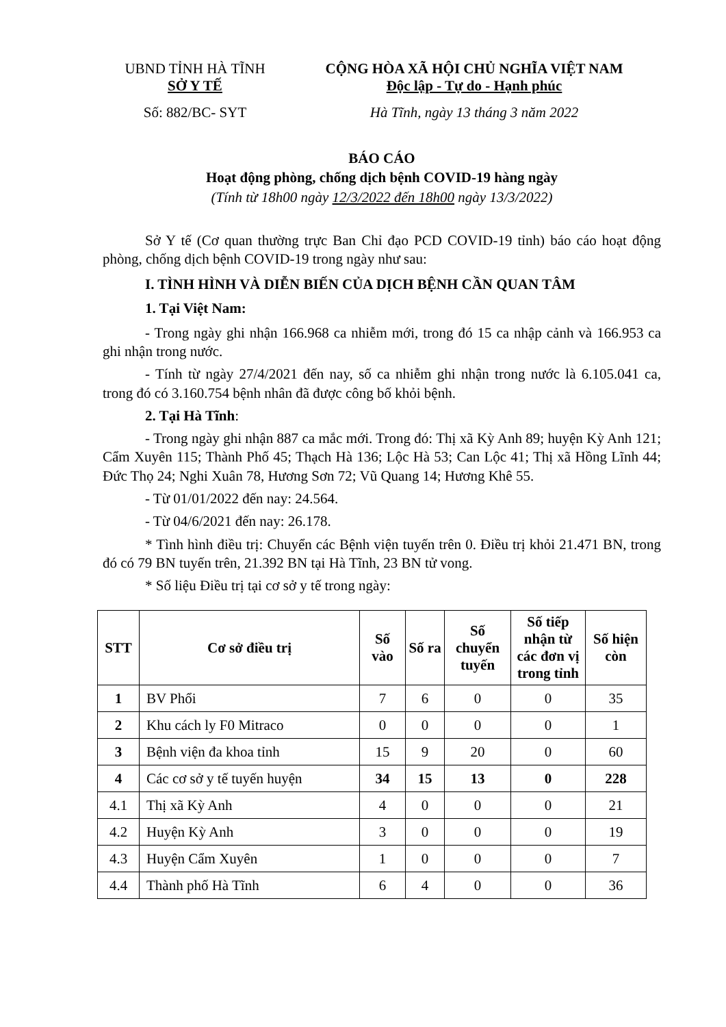UBND TỈNH HÀ TĨNH
SỞ Y TẾ
Số: 882/BC- SYT
CỘNG HÒA XÃ HỘI CHỦ NGHĨA VIỆT NAM
Độc lập - Tự do - Hạnh phúc
Hà Tĩnh, ngày 13 tháng 3 năm 2022
BÁO CÁO
Hoạt động phòng, chống dịch bệnh COVID-19 hàng ngày
(Tính từ 18h00 ngày 12/3/2022 đến 18h00 ngày 13/3/2022)
Sở Y tế (Cơ quan thường trực Ban Chỉ đạo PCD COVID-19 tỉnh) báo cáo hoạt động phòng, chống dịch bệnh COVID-19 trong ngày như sau:
I. TÌNH HÌNH VÀ DIỄN BIẾN CỦA DỊCH BỆNH CẦN QUAN TÂM
1. Tại Việt Nam:
- Trong ngày ghi nhận 166.968 ca nhiễm mới, trong đó 15 ca nhập cảnh và 166.953 ca ghi nhận trong nước.
- Tính từ ngày 27/4/2021 đến nay, số ca nhiễm ghi nhận trong nước là 6.105.041 ca, trong đó có 3.160.754 bệnh nhân đã được công bố khỏi bệnh.
2. Tại Hà Tĩnh:
- Trong ngày ghi nhận 887 ca mắc mới. Trong đó: Thị xã Kỳ Anh 89; huyện Kỳ Anh 121; Cẩm Xuyên 115; Thành Phố 45; Thạch Hà 136; Lộc Hà 53; Can Lộc 41; Thị xã Hồng Lĩnh 44; Đức Thọ 24; Nghi Xuân 78, Hương Sơn 72; Vũ Quang 14; Hương Khê 55.
- Từ 01/01/2022 đến nay: 24.564.
- Từ 04/6/2021 đến nay: 26.178.
* Tình hình điều trị: Chuyển các Bệnh viện tuyến trên 0. Điều trị khỏi 21.471 BN, trong đó có 79 BN tuyến trên, 21.392 BN tại Hà Tĩnh, 23 BN tử vong.
* Số liệu Điều trị tại cơ sở y tế trong ngày:
| STT | Cơ sở điều trị | Số vào | Số ra | Số chuyển tuyến | Số tiếp nhận từ các đơn vị trong tỉnh | Số hiện còn |
| --- | --- | --- | --- | --- | --- | --- |
| 1 | BV Phổi | 7 | 6 | 0 | 0 | 35 |
| 2 | Khu cách ly F0 Mitraco | 0 | 0 | 0 | 0 | 1 |
| 3 | Bệnh viện đa khoa tỉnh | 15 | 9 | 20 | 0 | 60 |
| 4 | Các cơ sở y tế tuyến huyện | 34 | 15 | 13 | 0 | 228 |
| 4.1 | Thị xã Kỳ Anh | 4 | 0 | 0 | 0 | 21 |
| 4.2 | Huyện Kỳ Anh | 3 | 0 | 0 | 0 | 19 |
| 4.3 | Huyện Cẩm Xuyên | 1 | 0 | 0 | 0 | 7 |
| 4.4 | Thành phố Hà Tĩnh | 6 | 4 | 0 | 0 | 36 |